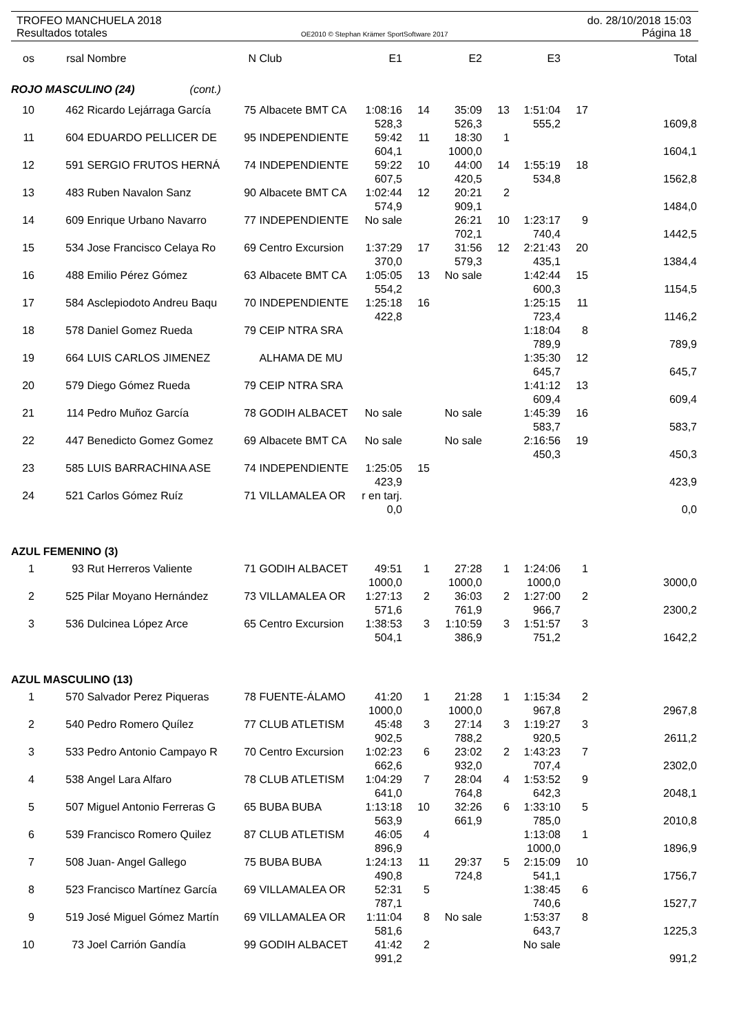TROFEO MANCHUELA 2018 do. 28/10/2018 15:03
Resultados totales OE2010 © Stephan Krämer SportSoftware 2017 Página 18
| os | rsal | Nombre | N | Club | E1 | | E2 | | E3 | | Total |
| --- | --- | --- | --- | --- | --- | --- | --- | --- | --- | --- | --- |
| ROJO MASCULINO (24) (cont.) | | | | | | | | | | | |
| 10 | 462 | Ricardo Lejárraga García | 75 | Albacete BMT CA | 1:08:16 | 14 | 35:09 | 13 | 1:51:04 | 17 | |
| | | | | | 528,3 | | 526,3 | | 555,2 | | 1609,8 |
| 11 | 604 | EDUARDO PELLICER DE | 95 | INDEPENDIENTE | 59:42 | 11 | 18:30 | 1 | | | |
| | | | | | 604,1 | | 1000,0 | | | | 1604,1 |
| 12 | 591 | SERGIO FRUTOS HERNÁ | 74 | INDEPENDIENTE | 59:22 | 10 | 44:00 | 14 | 1:55:19 | 18 | |
| | | | | | 607,5 | | 420,5 | | 534,8 | | 1562,8 |
| 13 | 483 | Ruben Navalon Sanz | 90 | Albacete BMT CA | 1:02:44 | 12 | 20:21 | 2 | | | |
| | | | | | 574,9 | | 909,1 | | | | 1484,0 |
| 14 | 609 | Enrique Urbano Navarro | 77 | INDEPENDIENTE | No sale | | 26:21 | 10 | 1:23:17 | 9 | |
| | | | | | | | 702,1 | | 740,4 | | 1442,5 |
| 15 | 534 | Jose Francisco Celaya Ro | 69 | Centro Excursion | 1:37:29 | 17 | 31:56 | 12 | 2:21:43 | 20 | |
| | | | | | 370,0 | | 579,3 | | 435,1 | | 1384,4 |
| 16 | 488 | Emilio Pérez Gómez | 63 | Albacete BMT CA | 1:05:05 | 13 | No sale | | 1:42:44 | 15 | |
| | | | | | 554,2 | | | | 600,3 | | 1154,5 |
| 17 | 584 | Asclepiodoto Andreu Baqu | 70 | INDEPENDIENTE | 1:25:18 | 16 | | | 1:25:15 | 11 | |
| | | | | | 422,8 | | | | 723,4 | | 1146,2 |
| 18 | 578 | Daniel Gomez Rueda | 79 | CEIP NTRA SRA | | | | | 1:18:04 | 8 | |
| | | | | | | | | | 789,9 | | 789,9 |
| 19 | 664 | LUIS CARLOS JIMENEZ | | ALHAMA DE MU | | | | | 1:35:30 | 12 | |
| | | | | | | | | | 645,7 | | 645,7 |
| 20 | 579 | Diego Gómez Rueda | 79 | CEIP NTRA SRA | | | | | 1:41:12 | 13 | |
| | | | | | | | | | 609,4 | | 609,4 |
| 21 | 114 | Pedro Muñoz García | 78 | GODIH ALBACET | No sale | | No sale | | 1:45:39 | 16 | |
| | | | | | | | | | 583,7 | | 583,7 |
| 22 | 447 | Benedicto Gomez Gomez | 69 | Albacete BMT CA | No sale | | No sale | | 2:16:56 | 19 | |
| | | | | | | | | | 450,3 | | 450,3 |
| 23 | 585 | LUIS BARRACHINA ASE | 74 | INDEPENDIENTE | 1:25:05 | 15 | | | | | |
| | | | | | 423,9 | | | | | | 423,9 |
| 24 | 521 | Carlos Gómez Ruíz | 71 | VILLAMALEA OR | r en tarj. | | | | | | |
| | | | | | 0,0 | | | | | | 0,0 |
| AZUL FEMENINO (3) | | | | | | | | | | | |
| 1 | 93 | Rut Herreros Valiente | 71 | GODIH ALBACET | 49:51 | 1 | 27:28 | 1 | 1:24:06 | 1 | |
| | | | | | 1000,0 | | 1000,0 | | 1000,0 | | 3000,0 |
| 2 | 525 | Pilar Moyano Hernández | 73 | VILLAMALEA OR | 1:27:13 | 2 | 36:03 | 2 | 1:27:00 | 2 | |
| | | | | | 571,6 | | 761,9 | | 966,7 | | 2300,2 |
| 3 | 536 | Dulcinea López Arce | 65 | Centro Excursion | 1:38:53 | 3 | 1:10:59 | 3 | 1:51:57 | 3 | |
| | | | | | 504,1 | | 386,9 | | 751,2 | | 1642,2 |
| AZUL MASCULINO (13) | | | | | | | | | | | |
| 1 | 570 | Salvador Perez Piqueras | 78 | FUENTE-ÁLAMO | 41:20 | 1 | 21:28 | 1 | 1:15:34 | 2 | |
| | | | | | 1000,0 | | 1000,0 | | 967,8 | | 2967,8 |
| 2 | 540 | Pedro Romero Quílez | 77 | CLUB ATLETISM | 45:48 | 3 | 27:14 | 3 | 1:19:27 | 3 | |
| | | | | | 902,5 | | 788,2 | | 920,5 | | 2611,2 |
| 3 | 533 | Pedro Antonio Campayo R | 70 | Centro Excursion | 1:02:23 | 6 | 23:02 | 2 | 1:43:23 | 7 | |
| | | | | | 662,6 | | 932,0 | | 707,4 | | 2302,0 |
| 4 | 538 | Angel Lara Alfaro | 78 | CLUB ATLETISM | 1:04:29 | 7 | 28:04 | 4 | 1:53:52 | 9 | |
| | | | | | 641,0 | | 764,8 | | 642,3 | | 2048,1 |
| 5 | 507 | Miguel Antonio Ferreras G | 65 | BUBA BUBA | 1:13:18 | 10 | 32:26 | 6 | 1:33:10 | 5 | |
| | | | | | 563,9 | | 661,9 | | 785,0 | | 2010,8 |
| 6 | 539 | Francisco Romero Quilez | 87 | CLUB ATLETISM | 46:05 | 4 | | | 1:13:08 | 1 | |
| | | | | | 896,9 | | | | 1000,0 | | 1896,9 |
| 7 | 508 | Juan- Angel Gallego | 75 | BUBA BUBA | 1:24:13 | 11 | 29:37 | 5 | 2:15:09 | 10 | |
| | | | | | 490,8 | | 724,8 | | 541,1 | | 1756,7 |
| 8 | 523 | Francisco Martínez García | 69 | VILLAMALEA OR | 52:31 | 5 | | | 1:38:45 | 6 | |
| | | | | | 787,1 | | | | 740,6 | | 1527,7 |
| 9 | 519 | José Miguel Gómez Martín | 69 | VILLAMALEA OR | 1:11:04 | 8 | No sale | | 1:53:37 | 8 | |
| | | | | | 581,6 | | | | 643,7 | | 1225,3 |
| 10 | 73 | Joel Carrión Gandía | 99 | GODIH ALBACET | 41:42 | 2 | | | No sale | | |
| | | | | | 991,2 | | | | | | 991,2 |